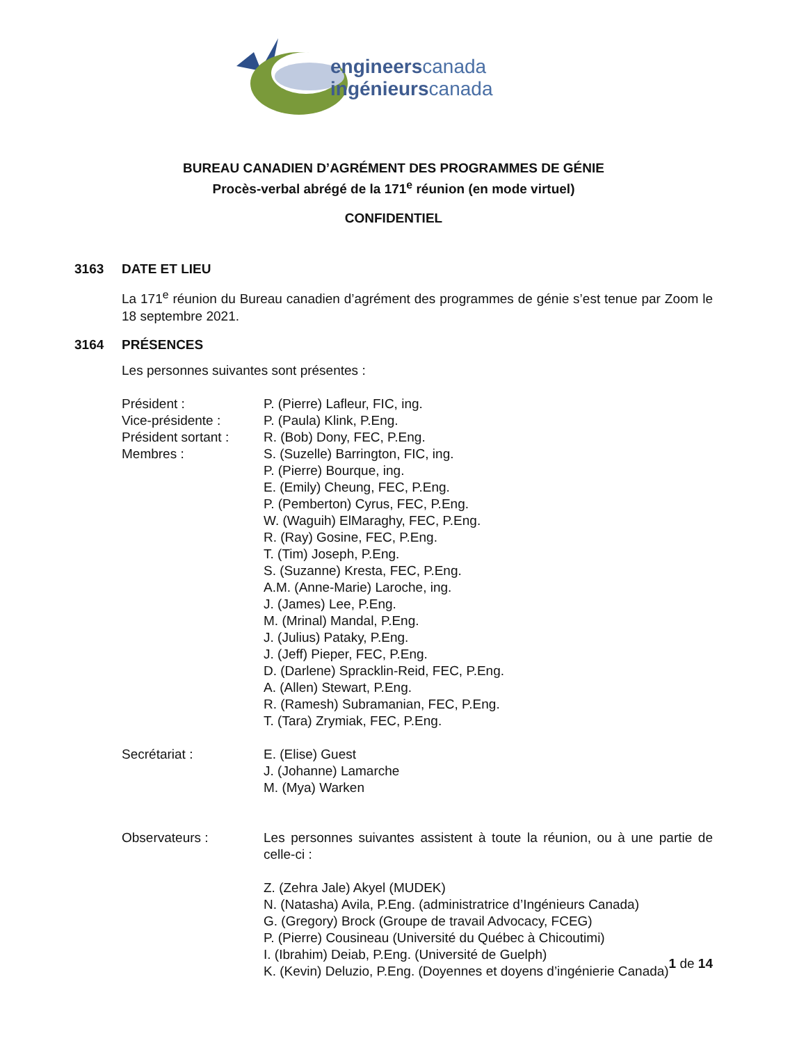engineerscanada
ingénieurscanada
BUREAU CANADIEN D’AGRÉMENT DES PROGRAMMES DE GÉNIE
Procès-verbal abrégé de la 171<sup>e</sup> réunion (en mode virtuel)
CONFIDENTIEL
3163 DATE ET LIEU
La 171<sup>e</sup> réunion du Bureau canadien d’agrément des programmes de génie s’est tenue par Zoom le 18 septembre 2021.
3164 PRÉSENCES
Les personnes suivantes sont présentes :
Président : P. (Pierre) Lafleur, FIC, ing.
Vice-présidente : P. (Paula) Klink, P.Eng.
Président sortant :
R. (Bob) Dony, FEC, P.Eng.
Membres : S. (Suzelle) Barrington, FIC, ing.
P. (Pierre) Bourque, ing.
E. (Emily) Cheung, FEC, P.Eng.
P. (Pemberton) Cyrus, FEC, P.Eng.
W. (Waguih) ElMaraghy, FEC, P.Eng.
R. (Ray) Gosine, FEC, P.Eng.
T. (Tim) Joseph, P.Eng.
S. (Suzanne) Kresta, FEC, P.Eng.
A.M. (Anne-Marie) Laroche, ing.
J. (James) Lee, P.Eng.
M. (Mrinal) Mandal, P.Eng.
J. (Julius) Pataky, P.Eng.
J. (Jeff) Pieper, FEC, P.Eng.
D. (Darlene) Spracklin-Reid, FEC, P.Eng.
A. (Allen) Stewart, P.Eng.
R. (Ramesh) Subramanian, FEC, P.Eng.
T. (Tara) Zrymiak, FEC, P.Eng.
Secrétariat : E. (Elise) Guest
J. (Johanne) Lamarche
M. (Mya) Warken
Observateurs : Les personnes suivantes assistent à toute la réunion, ou à une partie de celle-ci :
Z. (Zehra Jale) Akyel (MUDEK)
N. (Natasha) Avila, P.Eng. (administratrice d’Ingénieurs Canada)
G. (Gregory) Brock (Groupe de travail Advocacy, FCEG)
P. (Pierre) Cousineau (Université du Québec à Chicoutimi)
I. (Ibrahim) Deiab, P.Eng. (Université de Guelph)
K. (Kevin) Deluzio, P.Eng. (Doyennes et doyens d’ingénierie Canada)
1 de 14